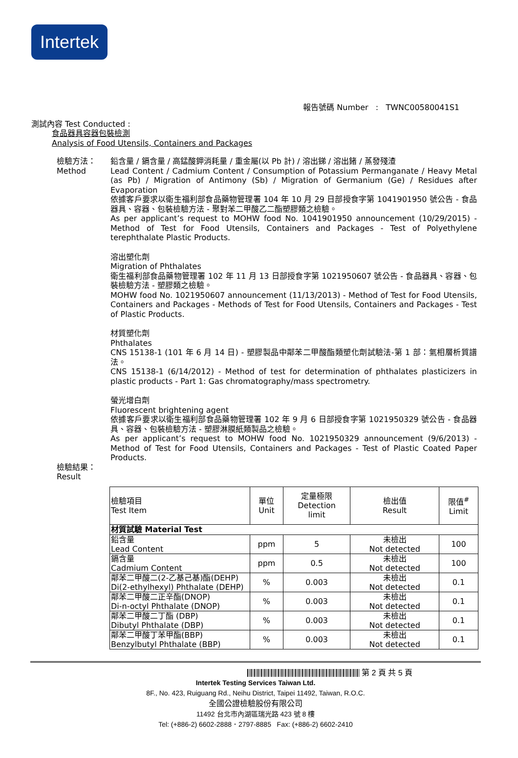Intertek
報告號碼 Number : TWNC00580041S1
測試內容 Test Conducted :
食品器具容器包裝檢測
Analysis of Food Utensils, Containers and Packages
檢驗方法：
Method
鉛含量 / 鎘含量 / 高錳酸鉀消耗量 / 重金屬(以 Pb 計) / 溶出銻 / 溶出鍺 / 蒸發殘渣
Lead Content / Cadmium Content / Consumption of Potassium Permanganate / Heavy Metal (as Pb) / Migration of Antimony (Sb) / Migration of Germanium (Ge) / Residues after Evaporation
依據客戶要求以衛生福利部食品藥物管理署 104 年 10 月 29 日部授食字第 1041901950 號公告 - 食品器具、容器、包裝檢驗方法 - 聚對苯二甲酸乙二酯塑膠類之檢驗。
As per applicant’s request to MOHW food No. 1041901950 announcement (10/29/2015) - Method of Test for Food Utensils, Containers and Packages - Test of Polyethylene terephthalate Plastic Products.
溶出塑化劑
Migration of Phthalates
衛生福利部食品藥物管理署 102 年 11 月 13 日部授食字第 1021950607 號公告 - 食品器具、容器、包裝檢驗方法 - 塑膠類之檢驗。
MOHW food No. 1021950607 announcement (11/13/2013) - Method of Test for Food Utensils, Containers and Packages - Methods of Test for Food Utensils, Containers and Packages - Test of Plastic Products.
材質塑化劑
Phthalates
CNS 15138-1 (101 年 6 月 14 日) - 塑膠製品中鄰苯二甲酸酯類塑化劑試驗法-第 1 部：氣相層析質譜法。
CNS 15138-1 (6/14/2012) - Method of test for determination of phthalates plasticizers in plastic products - Part 1: Gas chromatography/mass spectrometry.
螢光增白劑
Fluorescent brightening agent
依據客戶要求以衛生福利部食品藥物管理署 102 年 9 月 6 日部授食字第 1021950329 號公告 - 食品器具、容器、包裝檢驗方法 - 塑膠淋膜紙類製品之檢驗。
As per applicant’s request to MOHW food No. 1021950329 announcement (9/6/2013) - Method of Test for Food Utensils, Containers and Packages - Test of Plastic Coated Paper Products.
檢驗結果：
Result
| 檢驗項目 Test Item | 單位 Unit | 定量極限 Detection limit | 檢出值 Result | 限值<sup>#</sup> Limit |
| --- | --- | --- | --- | --- |
| 材質試驗 Material Test | | | | |
| 鉛含量 Lead Content | ppm | 5 | 未檢出 Not detected | 100 |
| 鎘含量 Cadmium Content | ppm | 0.5 | 未檢出 Not detected | 100 |
| 鄰苯二甲酸二(2-乙基己基)酯(DEHP) Di(2-ethylhexyl) Phthalate (DEHP) | % | 0.003 | 未檢出 Not detected | 0.1 |
| 鄰苯二甲酸二正辛酯(DNOP) Di-n-octyl Phthalate (DNOP) | % | 0.003 | 未檢出 Not detected | 0.1 |
| 鄰苯二甲酸二丁酯 (DBP) Dibutyl Phthalate (DBP) | % | 0.003 | 未檢出 Not detected | 0.1 |
| 鄰苯二甲酸丁苯甲酯(BBP) Benzylbutyl Phthalate (BBP) | % | 0.003 | 未檢出 Not detected | 0.1 |
第 2 頁 共 5 頁
Intertek Testing Services Taiwan Ltd.
8F., No. 423, Ruiguang Rd., Neihu District, Taipei 11492, Taiwan, R.O.C.
全國公證檢驗股份有限公司
11492 台北市內湖區瑞光路 423 號 8 樓
Tel: (+886-2) 6602-2888．2797-8885 Fax: (+886-2) 6602-2410